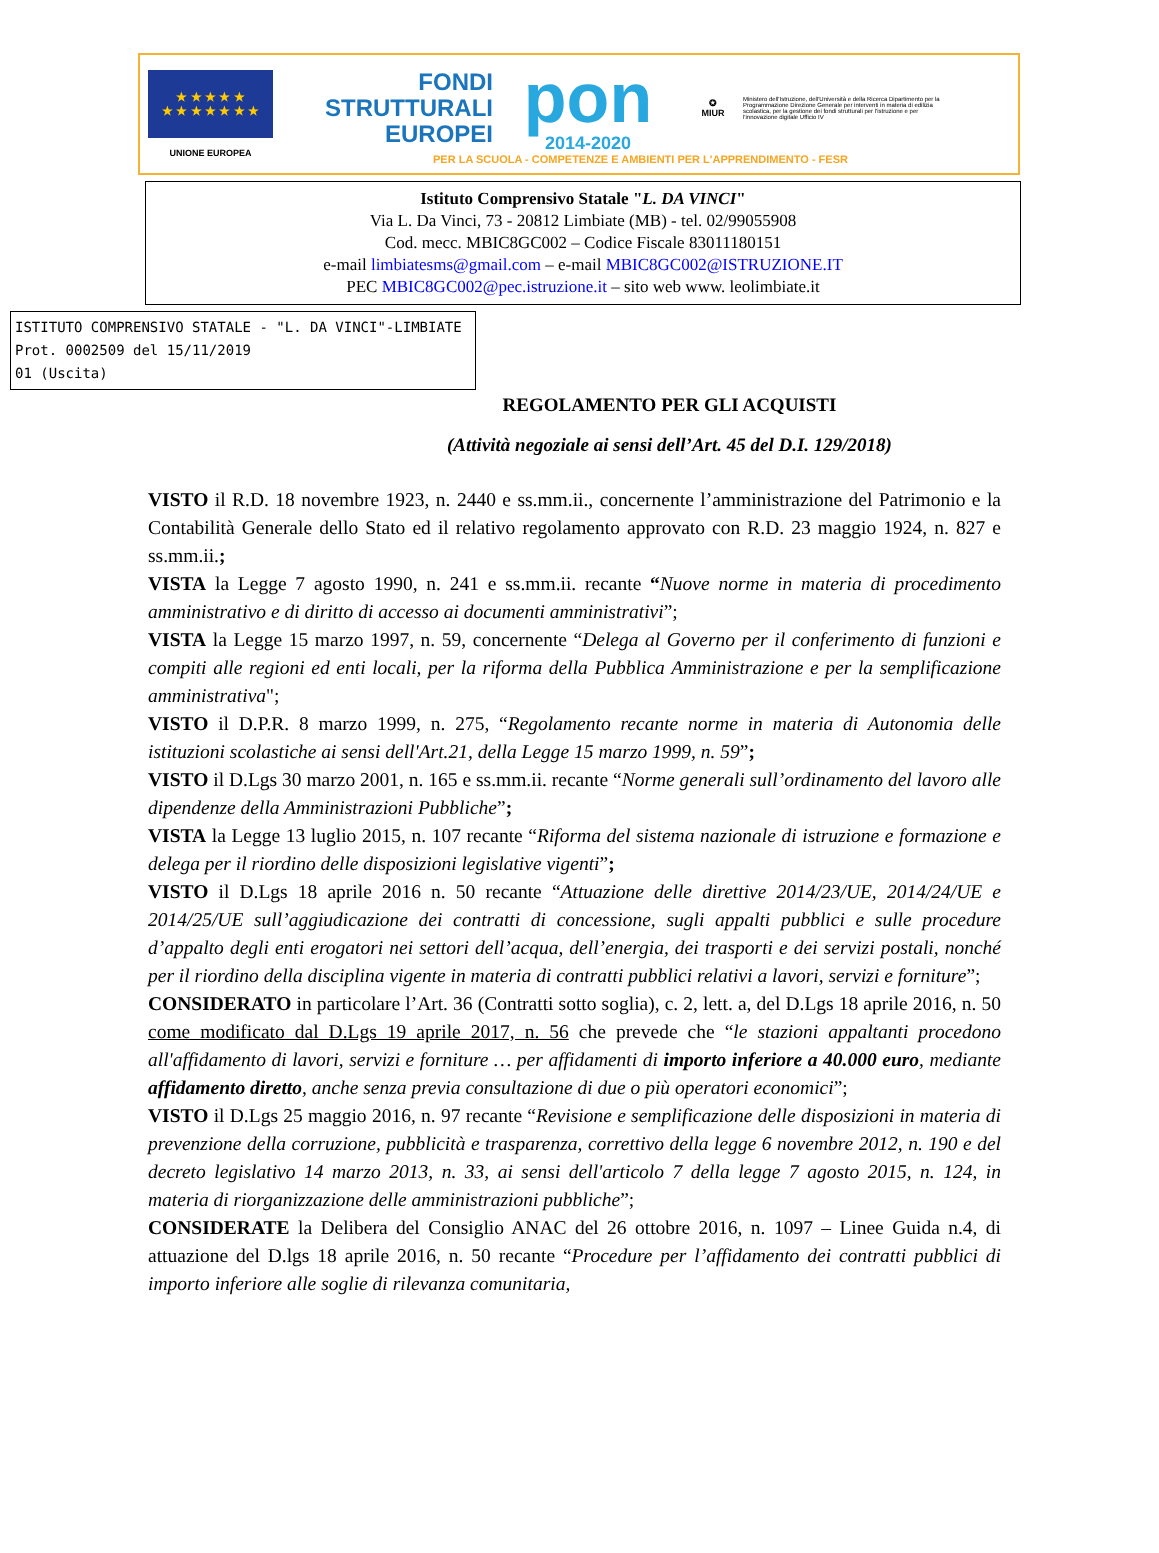★ ★ ★ ★ ★
★ ★ ★ ★ ★ ★ ★
UNIONE EUROPEA
FONDI
STRUTTURALI
EUROPEI
pon
2014-2020
✪
MIUR
Ministero dell'Istruzione, dell'Università e della Ricerca Dipartimento per la Programmazione Direzione Generale per interventi in materia di edilizia scolastica, per la gestione dei fondi strutturali per l'istruzione e per l'innovazione digitale Ufficio IV
PER LA SCUOLA - COMPETENZE E AMBIENTI PER L'APPRENDIMENTO - FESR
Istituto Comprensivo Statale "L. DA VINCI"
Via L. Da Vinci, 73 - 20812 Limbiate (MB) - tel. 02/99055908
Cod. mecc. MBIC8GC002 – Codice Fiscale 83011180151
e-mail limbiatesms@gmail.com – e-mail MBIC8GC002@ISTRUZIONE.IT
PEC MBIC8GC002@pec.istruzione.it – sito web www. leolimbiate.it
ISTITUTO COMPRENSIVO STATALE - "L. DA VINCI"-LIMBIATE
Prot. 0002509 del 15/11/2019
01 (Uscita)
REGOLAMENTO PER GLI ACQUISTI
(Attività negoziale ai sensi dell’Art. 45 del D.I. 129/2018)
VISTO il R.D. 18 novembre 1923, n. 2440 e ss.mm.ii., concernente l’amministrazione del Patrimonio e la Contabilità Generale dello Stato ed il relativo regolamento approvato con R.D. 23 maggio 1924, n. 827 e ss.mm.ii.;
VISTA la Legge 7 agosto 1990, n. 241 e ss.mm.ii. recante “Nuove norme in materia di procedimento amministrativo e di diritto di accesso ai documenti amministrativi”;
VISTA la Legge 15 marzo 1997, n. 59, concernente “Delega al Governo per il conferimento di funzioni e compiti alle regioni ed enti locali, per la riforma della Pubblica Amministrazione e per la semplificazione amministrativa";
VISTO il D.P.R. 8 marzo 1999, n. 275, “Regolamento recante norme in materia di Autonomia delle istituzioni scolastiche ai sensi dell'Art.21, della Legge 15 marzo 1999, n. 59”;
VISTO il D.Lgs 30 marzo 2001, n. 165 e ss.mm.ii. recante “Norme generali sull’ordinamento del lavoro alle dipendenze della Amministrazioni Pubbliche”;
VISTA la Legge 13 luglio 2015, n. 107 recante “Riforma del sistema nazionale di istruzione e formazione e delega per il riordino delle disposizioni legislative vigenti”;
VISTO il D.Lgs 18 aprile 2016 n. 50 recante “Attuazione delle direttive 2014/23/UE, 2014/24/UE e 2014/25/UE sull’aggiudicazione dei contratti di concessione, sugli appalti pubblici e sulle procedure d’appalto degli enti erogatori nei settori dell’acqua, dell’energia, dei trasporti e dei servizi postali, nonché per il riordino della disciplina vigente in materia di contratti pubblici relativi a lavori, servizi e forniture”;
CONSIDERATO in particolare l’Art. 36 (Contratti sotto soglia), c. 2, lett. a, del D.Lgs 18 aprile 2016, n. 50 come modificato dal D.Lgs 19 aprile 2017, n. 56 che prevede che “le stazioni appaltanti procedono all'affidamento di lavori, servizi e forniture … per affidamenti di importo inferiore a 40.000 euro, mediante affidamento diretto, anche senza previa consultazione di due o più operatori economici”;
VISTO il D.Lgs 25 maggio 2016, n. 97 recante “Revisione e semplificazione delle disposizioni in materia di prevenzione della corruzione, pubblicità e trasparenza, correttivo della legge 6 novembre 2012, n. 190 e del decreto legislativo 14 marzo 2013, n. 33, ai sensi dell'articolo 7 della legge 7 agosto 2015, n. 124, in materia di riorganizzazione delle amministrazioni pubbliche”;
CONSIDERATE la Delibera del Consiglio ANAC del 26 ottobre 2016, n. 1097 – Linee Guida n.4, di attuazione del D.lgs 18 aprile 2016, n. 50 recante “Procedure per l’affidamento dei contratti pubblici di importo inferiore alle soglie di rilevanza comunitaria,